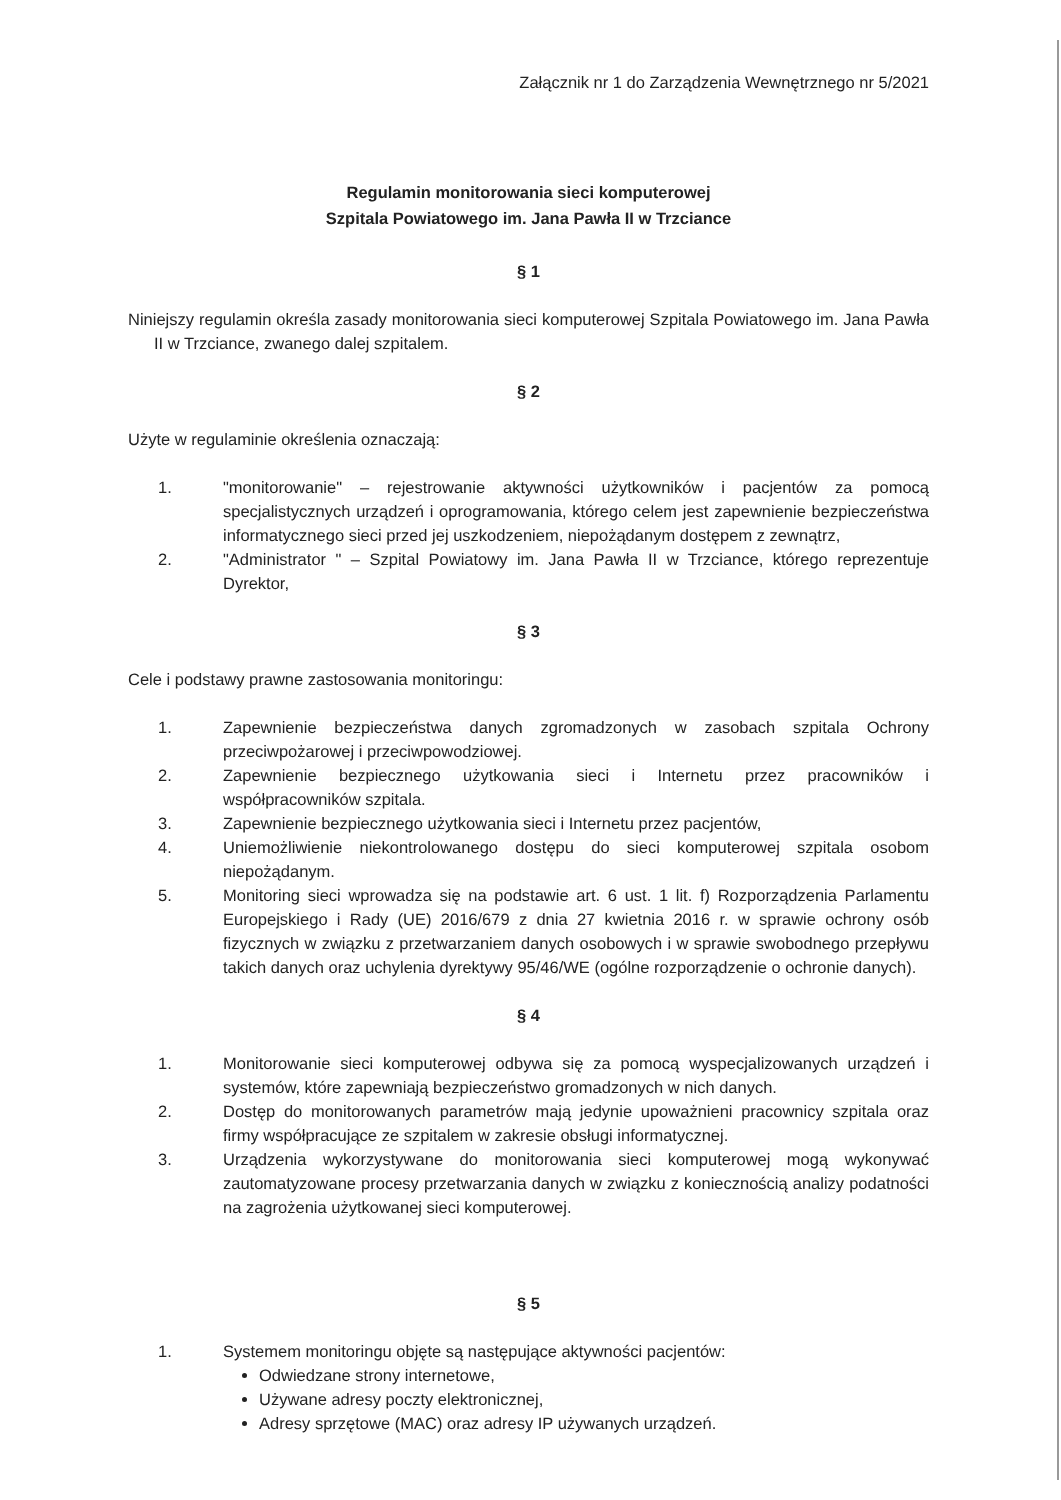Załącznik nr 1 do Zarządzenia Wewnętrznego nr 5/2021
Regulamin monitorowania sieci komputerowej
Szpitala Powiatowego im. Jana Pawła II w Trzciance
§ 1
Niniejszy regulamin określa zasady monitorowania sieci komputerowej Szpitala Powiatowego im. Jana Pawła II w Trzciance, zwanego dalej szpitalem.
§ 2
Użyte w regulaminie określenia oznaczają:
1. "monitorowanie" – rejestrowanie aktywności użytkowników i pacjentów za pomocą specjalistycznych urządzeń i oprogramowania, którego celem jest zapewnienie bezpieczeństwa informatycznego sieci przed jej uszkodzeniem, niepożądanym dostępem z zewnątrz,
2. "Administrator " – Szpital Powiatowy im. Jana Pawła II w Trzciance, którego reprezentuje Dyrektor,
§ 3
Cele i podstawy prawne zastosowania monitoringu:
1. Zapewnienie bezpieczeństwa danych zgromadzonych w zasobach szpitala Ochrony przeciwpożarowej i przeciwpowodziowej.
2. Zapewnienie bezpiecznego użytkowania sieci i Internetu przez pracowników i współpracowników szpitala.
3. Zapewnienie bezpiecznego użytkowania sieci i Internetu przez pacjentów,
4. Uniemożliwienie niekontrolowanego dostępu do sieci komputerowej szpitala osobom niepożądanym.
5. Monitoring sieci wprowadza się na podstawie art. 6 ust. 1 lit. f) Rozporządzenia Parlamentu Europejskiego i Rady (UE) 2016/679 z dnia 27 kwietnia 2016 r. w sprawie ochrony osób fizycznych w związku z przetwarzaniem danych osobowych i w sprawie swobodnego przepływu takich danych oraz uchylenia dyrektywy 95/46/WE (ogólne rozporządzenie o ochronie danych).
§ 4
1. Monitorowanie sieci komputerowej odbywa się za pomocą wyspecjalizowanych urządzeń i systemów, które zapewniają bezpieczeństwo gromadzonych w nich danych.
2. Dostęp do monitorowanych parametrów mają jedynie upoważnieni pracownicy szpitala oraz firmy współpracujące ze szpitalem w zakresie obsługi informatycznej.
3. Urządzenia wykorzystywane do monitorowania sieci komputerowej mogą wykonywać zautomatyzowane procesy przetwarzania danych w związku z koniecznością analizy podatności na zagrożenia użytkowanej sieci komputerowej.
§ 5
1. Systemem monitoringu objęte są następujące aktywności pacjentów:
Odwiedzane strony internetowe,
Używane adresy poczty elektronicznej,
Adresy sprzętowe (MAC) oraz adresy IP używanych urządzeń.